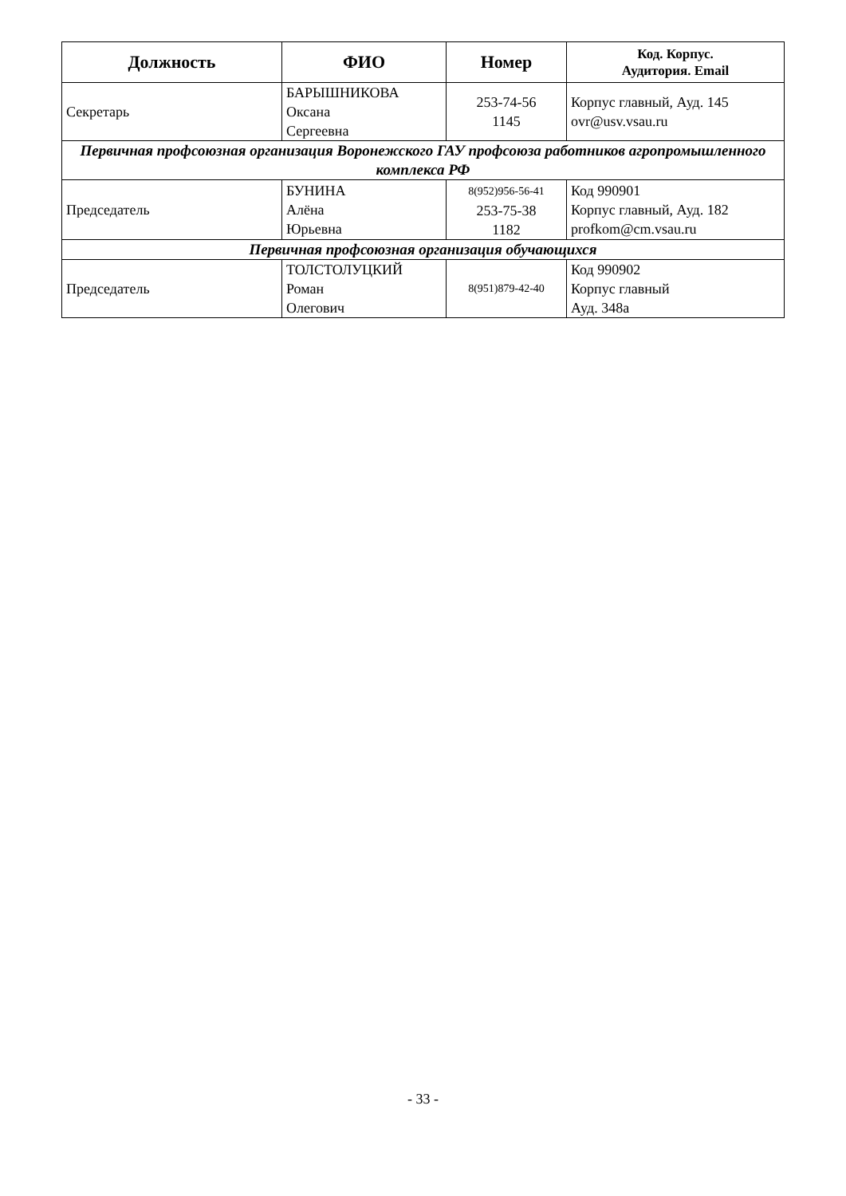| Должность | ФИО | Номер | Код. Корпус. Аудитория. Email |
| --- | --- | --- | --- |
| Секретарь | БАРЫШНИКОВА Оксана Сергеевна | 253-74-56 1145 | Корпус главный, Ауд. 145 ovr@usv.vsau.ru |
| Первичная профсоюзная организация Воронежского ГАУ профсоюза работников агропромышленного комплекса РФ | | | |
| Председатель | БУНИНА Алёна Юрьевна | 8(952)956-56-41 253-75-38 1182 | Код 990901 Корпус главный, Ауд. 182 profkom@cm.vsau.ru |
| Первичная профсоюзная организация обучающихся | | | |
| Председатель | ТОЛСТОЛУЦКИЙ Роман Олегович | 8(951)879-42-40 | Код 990902 Корпус главный Ауд. 348а |
- 33 -